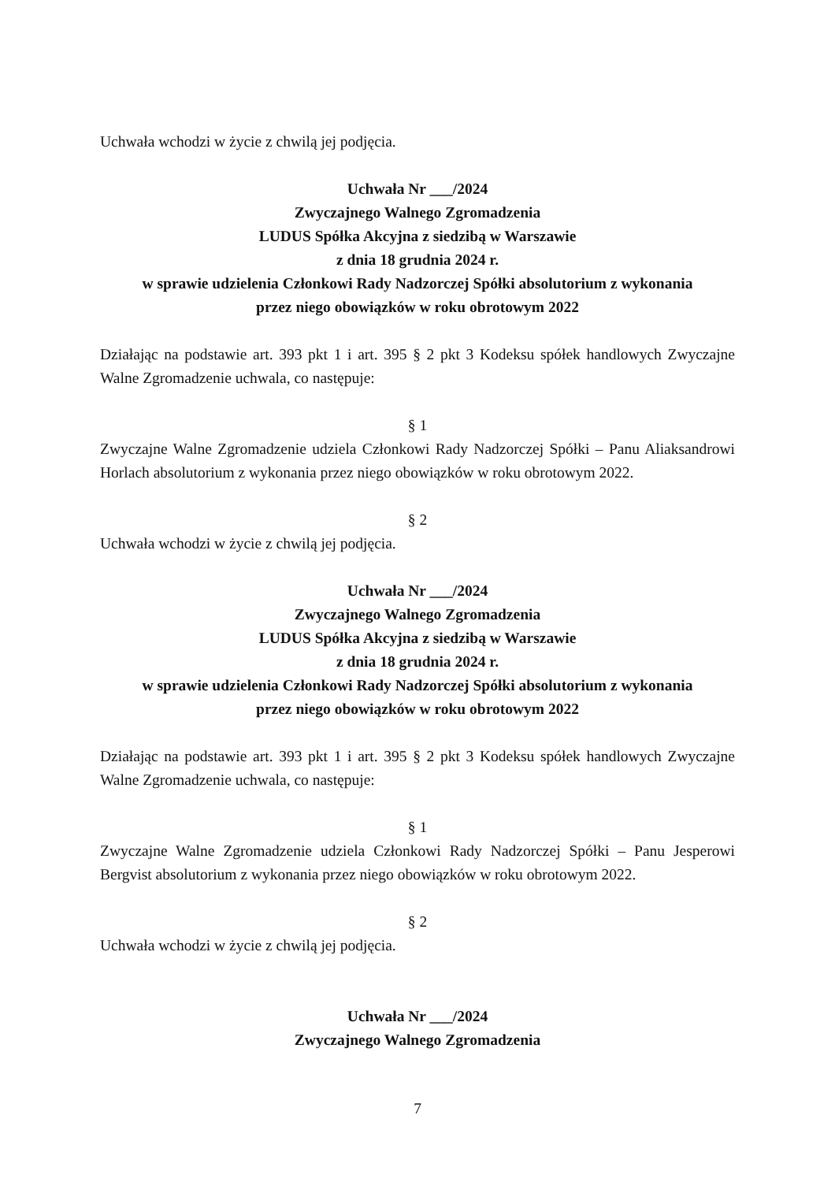Uchwała wchodzi w życie z chwilą jej podjęcia.
Uchwała Nr ___/2024
Zwyczajnego Walnego Zgromadzenia
LUDUS Spółka Akcyjna z siedzibą w Warszawie
z dnia 18 grudnia 2024 r.
w sprawie udzielenia Członkowi Rady Nadzorczej Spółki absolutorium z wykonania
przez niego obowiązków w roku obrotowym 2022
Działając na podstawie art. 393 pkt 1 i art. 395 § 2 pkt 3 Kodeksu spółek handlowych Zwyczajne Walne Zgromadzenie uchwala, co następuje:
§ 1
Zwyczajne Walne Zgromadzenie udziela Członkowi Rady Nadzorczej Spółki – Panu Aliaksandrowi Horlach absolutorium z wykonania przez niego obowiązków w roku obrotowym 2022.
§ 2
Uchwała wchodzi w życie z chwilą jej podjęcia.
Uchwała Nr ___/2024
Zwyczajnego Walnego Zgromadzenia
LUDUS Spółka Akcyjna z siedzibą w Warszawie
z dnia 18 grudnia 2024 r.
w sprawie udzielenia Członkowi Rady Nadzorczej Spółki absolutorium z wykonania
przez niego obowiązków w roku obrotowym 2022
Działając na podstawie art. 393 pkt 1 i art. 395 § 2 pkt 3 Kodeksu spółek handlowych Zwyczajne Walne Zgromadzenie uchwala, co następuje:
§ 1
Zwyczajne Walne Zgromadzenie udziela Członkowi Rady Nadzorczej Spółki – Panu Jesperowi Bergvist absolutorium z wykonania przez niego obowiązków w roku obrotowym 2022.
§ 2
Uchwała wchodzi w życie z chwilą jej podjęcia.
Uchwała Nr ___/2024
Zwyczajnego Walnego Zgromadzenia
7